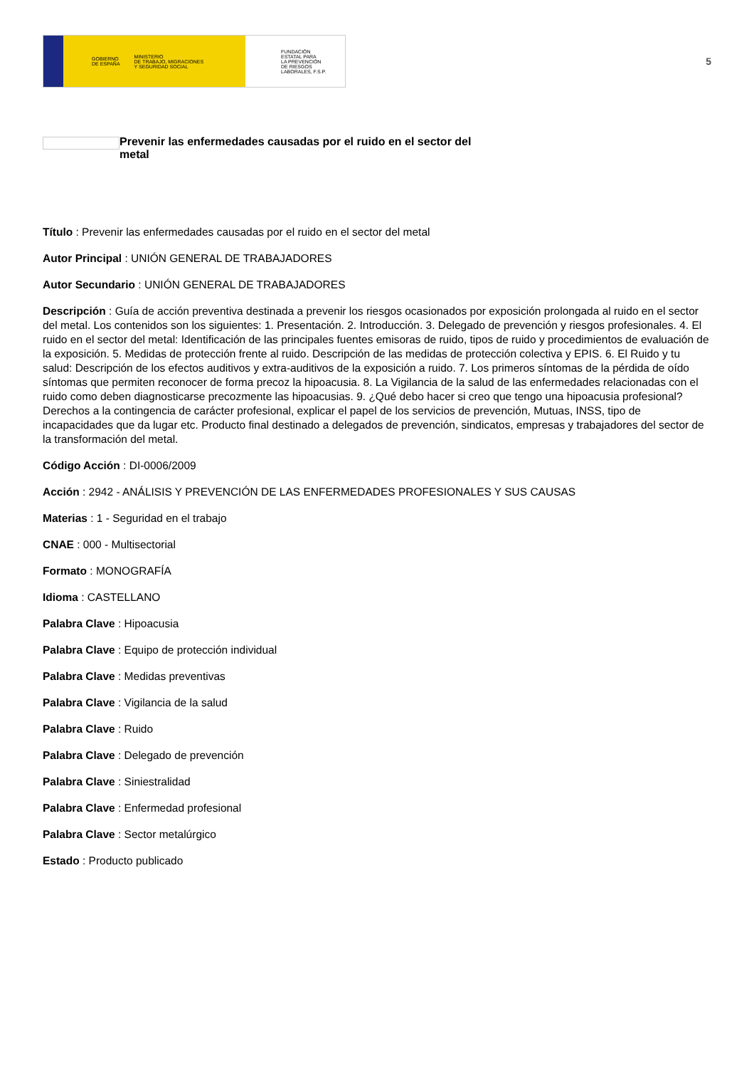GOBIERNO
DE ESPAÑA MINISTERIO
DE TRABAJO, MIGRACIONES
Y SEGURIDAD SOCIAL
FUNDACIÓN
ESTATAL PARA
LA PREVENCIÓN
DE RIESGOS
LABORALES, F.S.P.
5
Prevenir las enfermedades causadas por el ruido en el sector del metal
Título : Prevenir las enfermedades causadas por el ruido en el sector del metal
Autor Principal : UNIÓN GENERAL DE TRABAJADORES
Autor Secundario : UNIÓN GENERAL DE TRABAJADORES
Descripción : Guía de acción preventiva destinada a prevenir los riesgos ocasionados por exposición prolongada al ruido en el sector del metal. Los contenidos son los siguientes: 1. Presentación. 2. Introducción. 3. Delegado de prevención y riesgos profesionales. 4. El ruido en el sector del metal: Identificación de las principales fuentes emisoras de ruido, tipos de ruido y procedimientos de evaluación de la exposición. 5. Medidas de protección frente al ruido. Descripción de las medidas de protección colectiva y EPIS. 6. El Ruido y tu salud: Descripción de los efectos auditivos y extra-auditivos de la exposición a ruido. 7. Los primeros síntomas de la pérdida de oído síntomas que permiten reconocer de forma precoz la hipoacusia. 8. La Vigilancia de la salud de las enfermedades relacionadas con el ruido como deben diagnosticarse precozmente las hipoacusias. 9. ¿Qué debo hacer si creo que tengo una hipoacusia profesional? Derechos a la contingencia de carácter profesional, explicar el papel de los servicios de prevención, Mutuas, INSS, tipo de incapacidades que da lugar etc. Producto final destinado a delegados de prevención, sindicatos, empresas y trabajadores del sector de la transformación del metal.
Código Acción : DI-0006/2009
Acción : 2942 - ANÁLISIS Y PREVENCIÓN DE LAS ENFERMEDADES PROFESIONALES Y SUS CAUSAS
Materias : 1 - Seguridad en el trabajo
CNAE : 000 - Multisectorial
Formato : MONOGRAFÍA
Idioma : CASTELLANO
Palabra Clave : Hipoacusia
Palabra Clave : Equipo de protección individual
Palabra Clave : Medidas preventivas
Palabra Clave : Vigilancia de la salud
Palabra Clave : Ruido
Palabra Clave : Delegado de prevención
Palabra Clave : Siniestralidad
Palabra Clave : Enfermedad profesional
Palabra Clave : Sector metalúrgico
Estado : Producto publicado